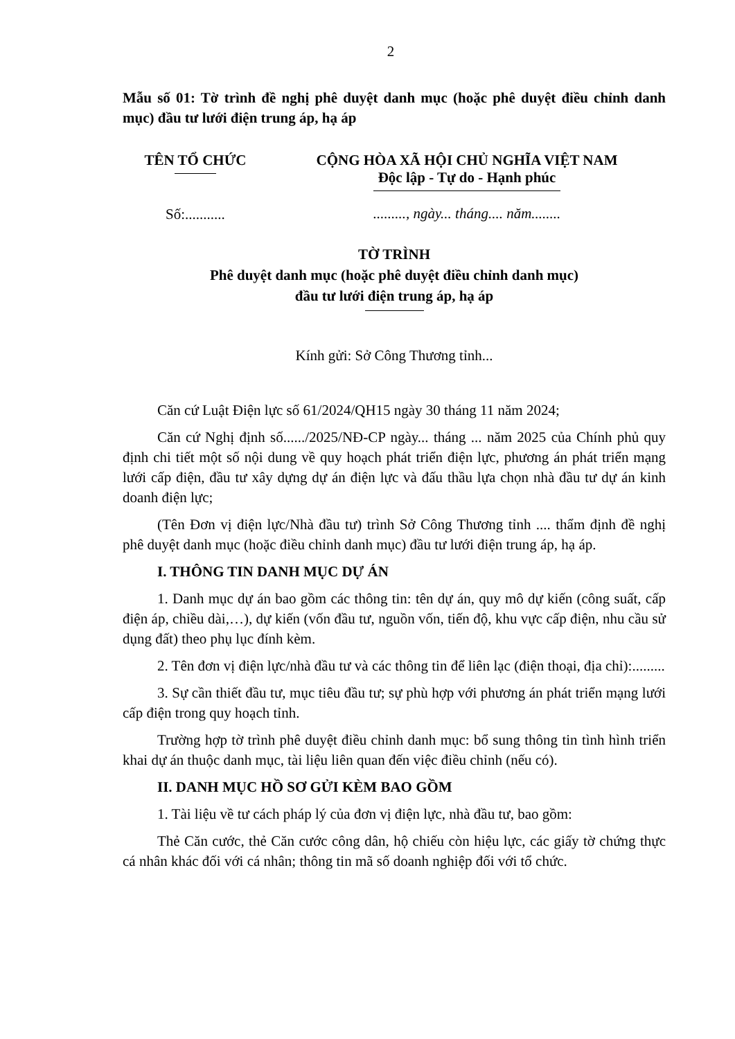2
Mẫu số 01: Tờ trình đề nghị phê duyệt danh mục (hoặc phê duyệt điều chỉnh danh mục) đầu tư lưới điện trung áp, hạ áp
TÊN TỔ CHỨC
Số:...........
CỘNG HÒA XÃ HỘI CHỦ NGHĨA VIỆT NAM
Độc lập - Tự do - Hạnh phúc
........., ngày... tháng.... năm........
TỜ TRÌNH
Phê duyệt danh mục (hoặc phê duyệt điều chỉnh danh mục)
đầu tư lưới điện trung áp, hạ áp
Kính gửi: Sở Công Thương tỉnh...
Căn cứ Luật Điện lực số 61/2024/QH15 ngày 30 tháng 11 năm 2024;
Căn cứ Nghị định số....../2025/NĐ-CP ngày... tháng ... năm 2025 của Chính phủ quy định chi tiết một số nội dung về quy hoạch phát triển điện lực, phương án phát triển mạng lưới cấp điện, đầu tư xây dựng dự án điện lực và đấu thầu lựa chọn nhà đầu tư dự án kinh doanh điện lực;
(Tên Đơn vị điện lực/Nhà đầu tư) trình Sở Công Thương tỉnh .... thẩm định đề nghị phê duyệt danh mục (hoặc điều chỉnh danh mục) đầu tư lưới điện trung áp, hạ áp.
I. THÔNG TIN DANH MỤC DỰ ÁN
1. Danh mục dự án bao gồm các thông tin: tên dự án, quy mô dự kiến (công suất, cấp điện áp, chiều dài,…), dự kiến (vốn đầu tư, nguồn vốn, tiến độ, khu vực cấp điện, nhu cầu sử dụng đất) theo phụ lục đính kèm.
2. Tên đơn vị điện lực/nhà đầu tư và các thông tin để liên lạc (điện thoại, địa chỉ):.........
3. Sự cần thiết đầu tư, mục tiêu đầu tư; sự phù hợp với phương án phát triển mạng lưới cấp điện trong quy hoạch tỉnh.
Trường hợp tờ trình phê duyệt điều chỉnh danh mục: bổ sung thông tin tình hình triển khai dự án thuộc danh mục, tài liệu liên quan đến việc điều chỉnh (nếu có).
II. DANH MỤC HỒ SƠ GỬI KÈM BAO GỒM
1. Tài liệu về tư cách pháp lý của đơn vị điện lực, nhà đầu tư, bao gồm:
Thẻ Căn cước, thẻ Căn cước công dân, hộ chiếu còn hiệu lực, các giấy tờ chứng thực cá nhân khác đối với cá nhân; thông tin mã số doanh nghiệp đối với tổ chức.